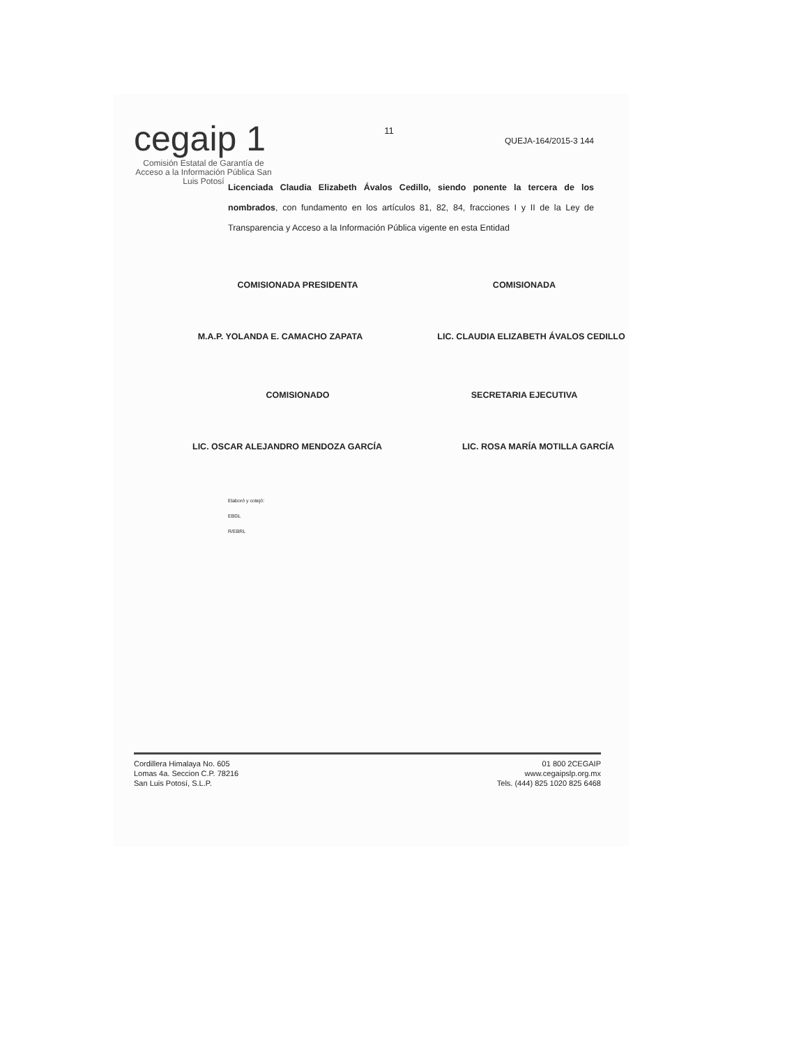cegaip 1
Comisión Estatal de Garantía de Acceso a la Información Pública San Luis Potosí
11
QUEJA-164/2015-3 144
Licenciada Claudia Elizabeth Ávalos Cedillo, siendo ponente la tercera de los nombrados, con fundamento en los artículos 81, 82, 84, fracciones I y II de la Ley de Transparencia y Acceso a la Información Pública vigente en esta Entidad
COMISIONADA PRESIDENTA COMISIONADA
M.A.P. YOLANDA E. CAMACHO ZAPATA LIC. CLAUDIA ELIZABETH ÁVALOS CEDILLO
COMISIONADO SECRETARIA EJECUTIVA
LIC. OSCAR ALEJANDRO MENDOZA GARCÍA LIC. ROSA MARÍA MOTILLA GARCÍA
Elaboró y cotejó:
EBGL
R/EBRL
Cordillera Himalaya No. 605
Lomas 4a. Seccion C.P. 78216
San Luis Potosí, S.L.P.
01 800 2CEGAIP
www.cegaipslp.org.mx
Tels. (444) 825 1020 825 6468